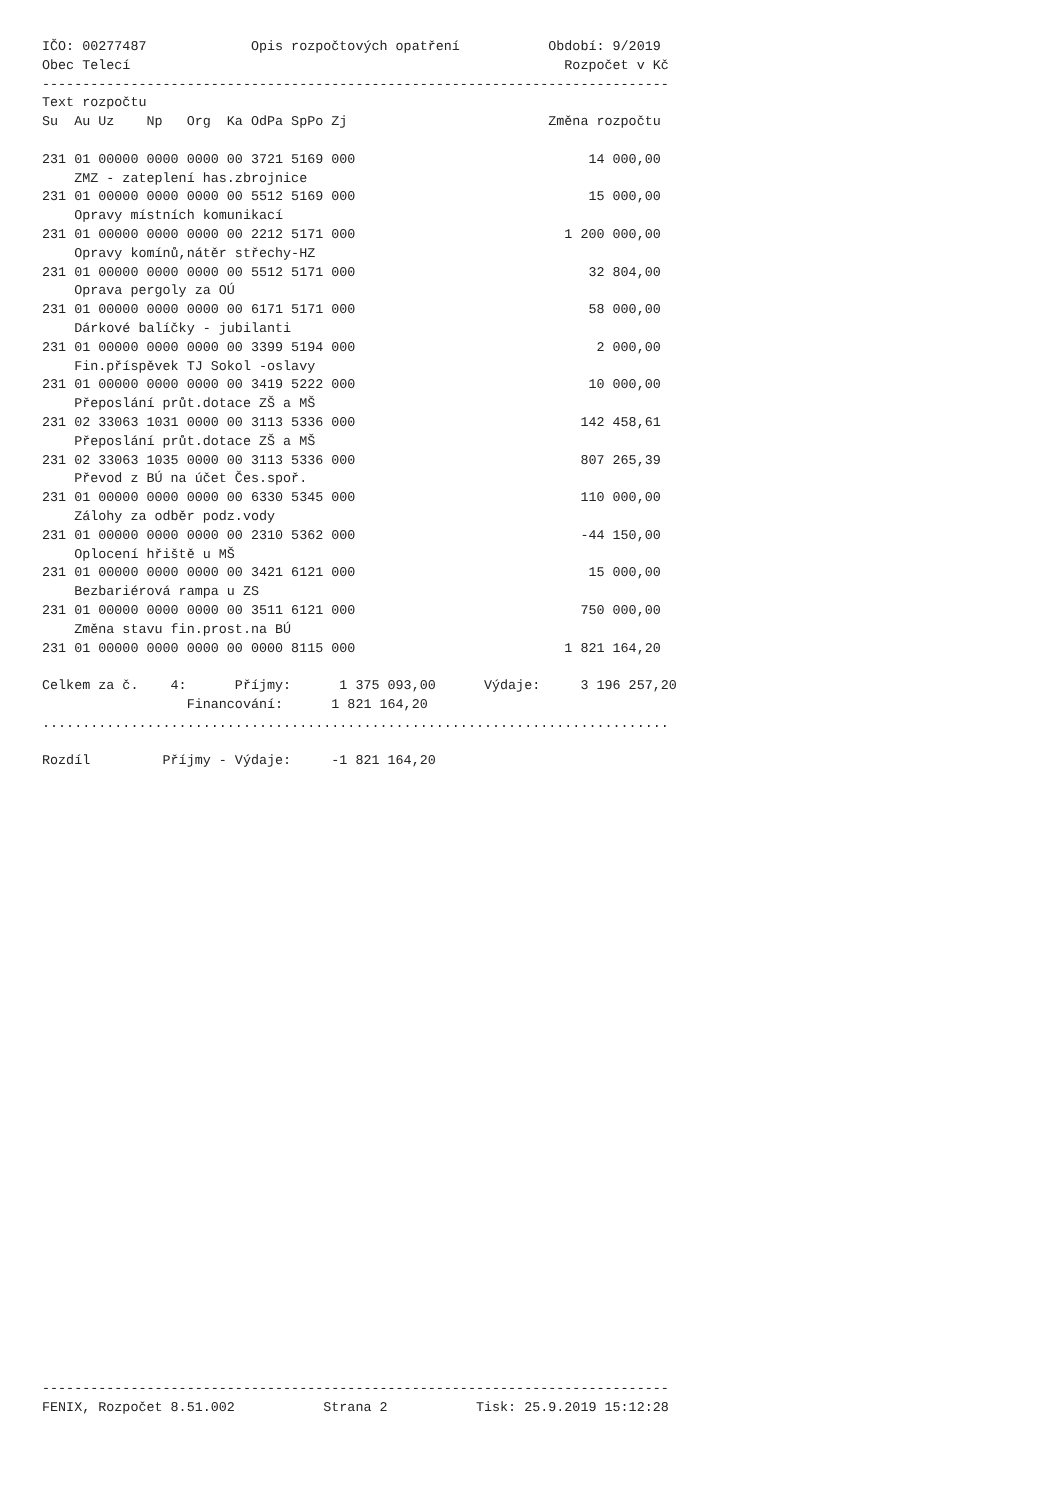IČO: 00277487             Opis rozpočtových opatření           Období: 9/2019
Obec Telecí                                                      Rozpočet v Kč
------------------------------------------------------------------------------
Text rozpočtu
Su  Au Uz    Np   Org  Ka OdPa SpPo Zj                         Změna rozpočtu

231 01 00000 0000 0000 00 3721 5169 000                             14 000,00
    ZMZ - zateplení has.zbrojnice
231 01 00000 0000 0000 00 5512 5169 000                             15 000,00
    Opravy místních komunikací
231 01 00000 0000 0000 00 2212 5171 000                          1 200 000,00
    Opravy komínů,nátěr střechy-HZ
231 01 00000 0000 0000 00 5512 5171 000                             32 804,00
    Oprava pergoly za OÚ
231 01 00000 0000 0000 00 6171 5171 000                             58 000,00
    Dárkové balíčky - jubilanti
231 01 00000 0000 0000 00 3399 5194 000                              2 000,00
    Fin.příspěvek TJ Sokol -oslavy
231 01 00000 0000 0000 00 3419 5222 000                             10 000,00
    Přeposlání průt.dotace ZŠ a MŠ
231 02 33063 1031 0000 00 3113 5336 000                            142 458,61
    Přeposlání průt.dotace ZŠ a MŠ
231 02 33063 1035 0000 00 3113 5336 000                            807 265,39
    Převod z BÚ na účet Čes.spoř.
231 01 00000 0000 0000 00 6330 5345 000                            110 000,00
    Zálohy za odběr podz.vody
231 01 00000 0000 0000 00 2310 5362 000                            -44 150,00
    Oplocení hřiště u MŠ
231 01 00000 0000 0000 00 3421 6121 000                             15 000,00
    Bezbariérová rampa u ZS
231 01 00000 0000 0000 00 3511 6121 000                            750 000,00
    Změna stavu fin.prost.na BÚ
231 01 00000 0000 0000 00 0000 8115 000                          1 821 164,20

Celkem za č.    4:      Příjmy:      1 375 093,00      Výdaje:     3 196 257,20
                  Financování:      1 821 164,20
..............................................................................

Rozdíl         Příjmy - Výdaje:     -1 821 164,20
------------------------------------------------------------------------------
FENIX, Rozpočet 8.51.002           Strana 2           Tisk: 25.9.2019 15:12:28